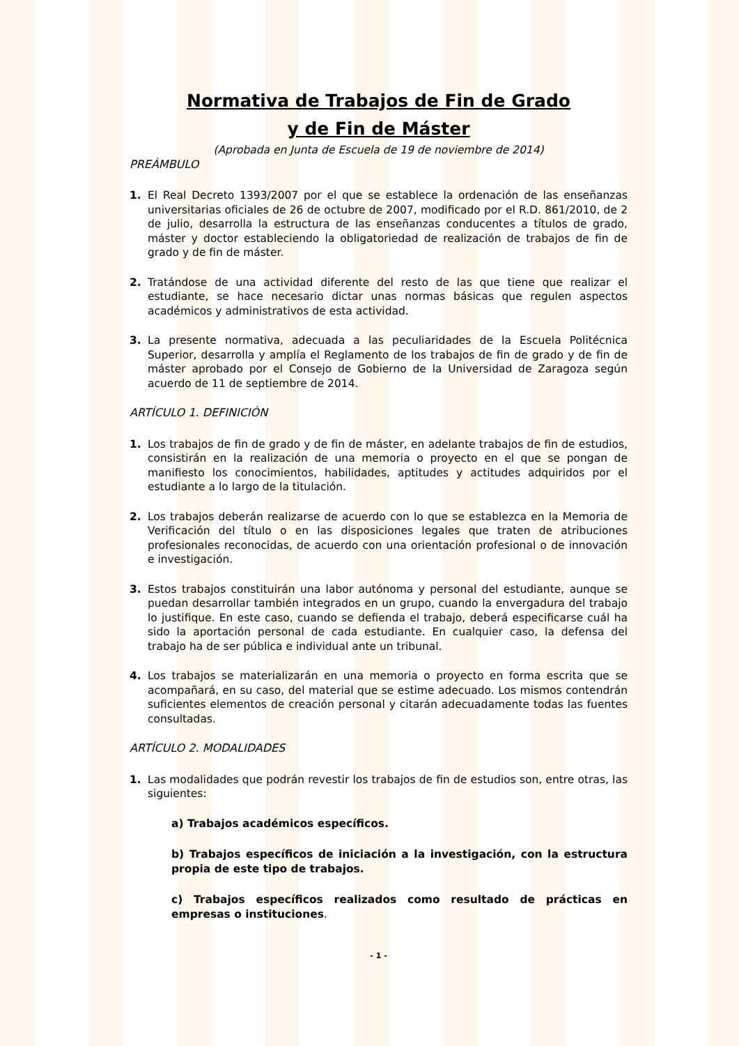Normativa de Trabajos de Fin de Grado
y de Fin de Máster
(Aprobada en Junta de Escuela de 19 de noviembre de 2014)
PREÁMBULO
1. El Real Decreto 1393/2007 por el que se establece la ordenación de las enseñanzas universitarias oficiales de 26 de octubre de 2007, modificado por el R.D. 861/2010, de 2 de julio, desarrolla la estructura de las enseñanzas conducentes a títulos de grado, máster y doctor estableciendo la obligatoriedad de realización de trabajos de fin de grado y de fin de máster.
2. Tratándose de una actividad diferente del resto de las que tiene que realizar el estudiante, se hace necesario dictar unas normas básicas que regulen aspectos académicos y administrativos de esta actividad.
3. La presente normativa, adecuada a las peculiaridades de la Escuela Politécnica Superior, desarrolla y amplía el Reglamento de los trabajos de fin de grado y de fin de máster aprobado por el Consejo de Gobierno de la Universidad de Zaragoza según acuerdo de 11 de septiembre de 2014.
ARTÍCULO 1. DEFINICIÓN
1. Los trabajos de fin de grado y de fin de máster, en adelante trabajos de fin de estudios, consistirán en la realización de una memoria o proyecto en el que se pongan de manifiesto los conocimientos, habilidades, aptitudes y actitudes adquiridos por el estudiante a lo largo de la titulación.
2. Los trabajos deberán realizarse de acuerdo con lo que se establezca en la Memoria de Verificación del título o en las disposiciones legales que traten de atribuciones profesionales reconocidas, de acuerdo con una orientación profesional o de innovación e investigación.
3. Estos trabajos constituirán una labor autónoma y personal del estudiante, aunque se puedan desarrollar también integrados en un grupo, cuando la envergadura del trabajo lo justifique. En este caso, cuando se defienda el trabajo, deberá especificarse cuál ha sido la aportación personal de cada estudiante. En cualquier caso, la defensa del trabajo ha de ser pública e individual ante un tribunal.
4. Los trabajos se materializarán en una memoria o proyecto en forma escrita que se acompañará, en su caso, del material que se estime adecuado. Los mismos contendrán suficientes elementos de creación personal y citarán adecuadamente todas las fuentes consultadas.
ARTÍCULO 2. MODALIDADES
1. Las modalidades que podrán revestir los trabajos de fin de estudios son, entre otras, las siguientes:
a) Trabajos académicos específicos.
b) Trabajos específicos de iniciación a la investigación, con la estructura propia de este tipo de trabajos.
c) Trabajos específicos realizados como resultado de prácticas en empresas o instituciones.
- 1 -